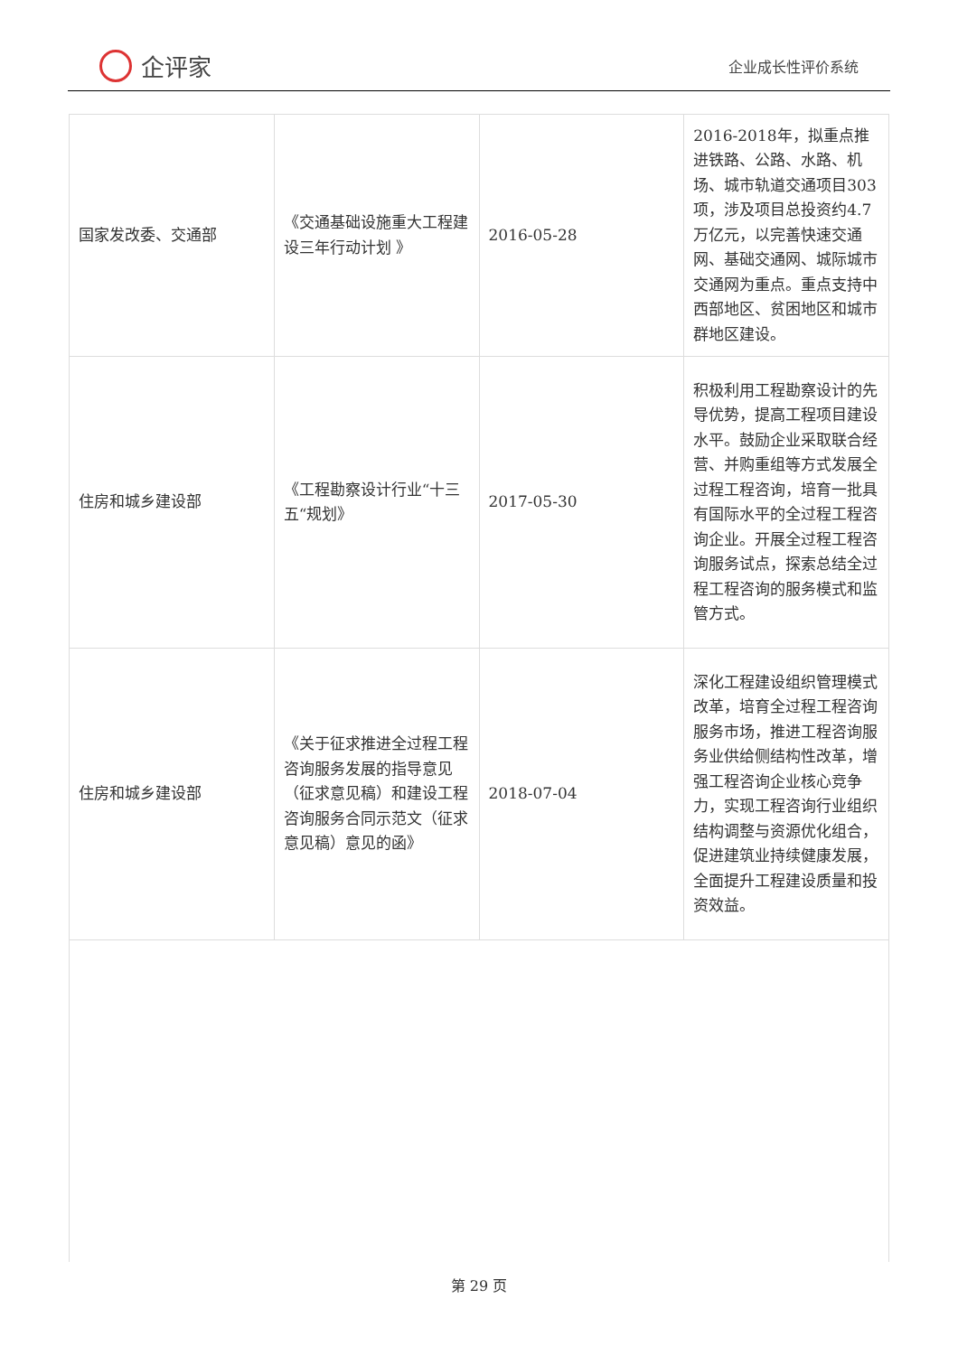企评家
企业成长性评价系统
| 国家发改委、交通部 | 《交通基础设施重大工程建设三年行动计划 》 | 2016-05-28 | 2016-2018年，拟重点推进铁路、公路、水路、机场、城市轨道交通项目303项，涉及项目总投资约4.7万亿元，以完善快速交通网、基础交通网、城际城市交通网为重点。重点支持中西部地区、贫困地区和城市群地区建设。 |
| 住房和城乡建设部 | 《工程勘察设计行业“十三五“规划》 | 2017-05-30 | 积极利用工程勘察设计的先导优势，提高工程项目建设水平。鼓励企业采取联合经营、并购重组等方式发展全过程工程咨询，培育一批具有国际水平的全过程工程咨询企业。开展全过程工程咨询服务试点，探索总结全过程工程咨询的服务模式和监管方式。 |
| 住房和城乡建设部 | 《关于征求推进全过程工程咨询服务发展的指导意见（征求意见稿）和建设工程咨询服务合同示范文（征求意见稿）意见的函》 | 2018-07-04 | 深化工程建设组织管理模式改革，培育全过程工程咨询服务市场，推进工程咨询服务业供给侧结构性改革，增强工程咨询企业核心竞争力，实现工程咨询行业组织结构调整与资源优化组合，促进建筑业持续健康发展，全面提升工程建设质量和投资效益。 |
第 29 页